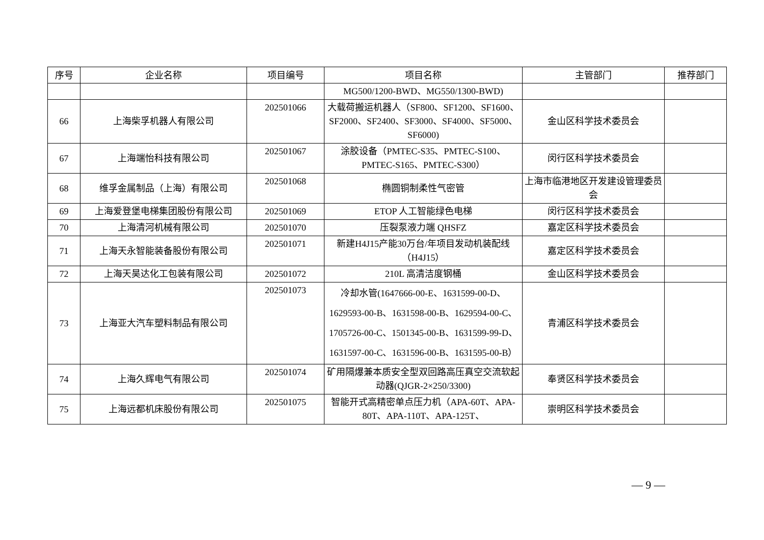| 序号 | 企业名称 | 项目编号 | 项目名称 | 主管部门 | 推荐部门 |
| --- | --- | --- | --- | --- | --- |
| | | | MG500/1200-BWD、MG550/1300-BWD) | | |
| 66 | 上海柴孚机器人有限公司 | 202501066 | 大载荷搬运机器人（SF800、SF1200、SF1600、SF2000、SF2400、SF3000、SF4000、SF5000、SF6000) | 金山区科学技术委员会 | |
| 67 | 上海端怡科技有限公司 | 202501067 | 涂胶设备（PMTEC-S35、PMTEC-S100、PMTEC-S165、PMTEC-S300） | 闵行区科学技术委员会 | |
| 68 | 维孚金属制品（上海）有限公司 | 202501068 | 椭圆铜制柔性气密管 | 上海市临港地区开发建设管理委员会 | |
| 69 | 上海爱登堡电梯集团股份有限公司 | 202501069 | ETOP 人工智能绿色电梯 | 闵行区科学技术委员会 | |
| 70 | 上海清河机械有限公司 | 202501070 | 压裂泵液力端 QHSFZ | 嘉定区科学技术委员会 | |
| 71 | 上海天永智能装备股份有限公司 | 202501071 | 新建H4J15产能30万台/年项目发动机装配线（H4J15） | 嘉定区科学技术委员会 | |
| 72 | 上海天昊达化工包装有限公司 | 202501072 | 210L 高清洁度钢桶 | 金山区科学技术委员会 | |
| 73 | 上海亚大汽车塑料制品有限公司 | 202501073 | 冷却水管(1647666-00-E、1631599-00-D、1629593-00-B、1631598-00-B、1629594-00-C、1705726-00-C、1501345-00-B、1631599-99-D、1631597-00-C、1631596-00-B、1631595-00-B） | 青浦区科学技术委员会 | |
| 74 | 上海久辉电气有限公司 | 202501074 | 矿用隔爆兼本质安全型双回路高压真空交流软起动器(QJGR-2×250/3300) | 奉贤区科学技术委员会 | |
| 75 | 上海远都机床股份有限公司 | 202501075 | 智能开式高精密单点压力机（APA-60T、APA-80T、APA-110T、APA-125T、 | 崇明区科学技术委员会 | |
— 9 —